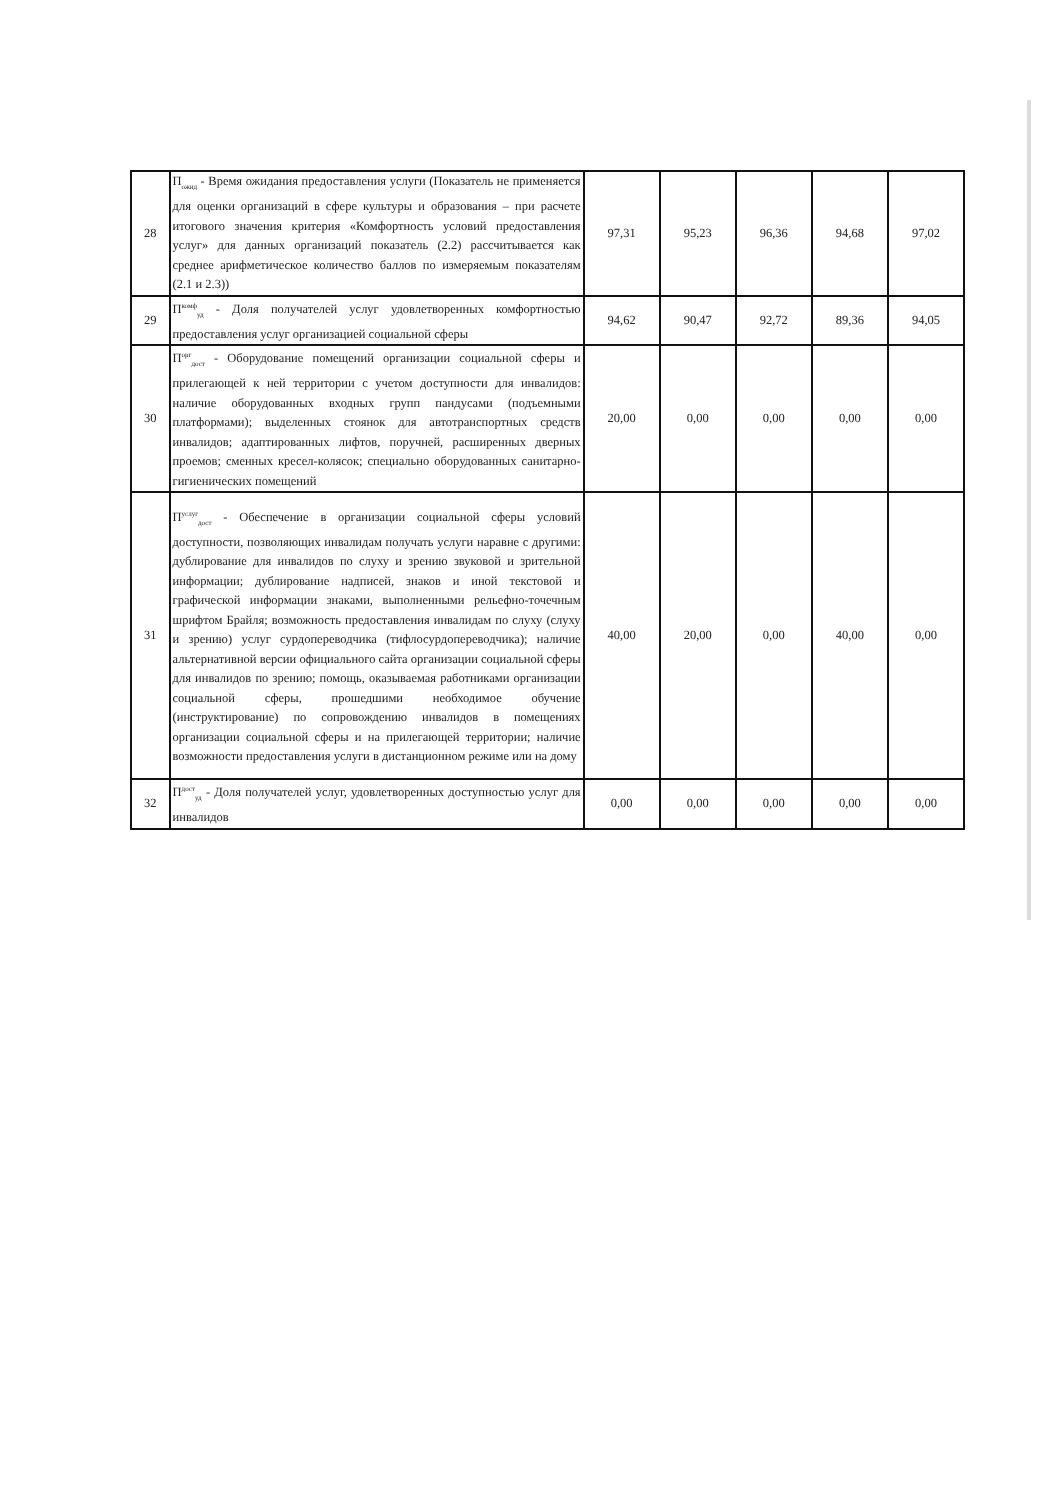| 28 | П<sub>ожид</sub> - Время ожидания предоставления услуги (Показатель не применяется для оценки организаций в сфере культуры и образования – при расчете итогового значения критерия «Комфортность условий предоставления услуг» для данных организаций показатель (2.2) рассчитывается как среднее арифметическое количество баллов по измеряемым показателям (2.1 и 2.3)) | 97,31 | 95,23 | 96,36 | 94,68 | 97,02 |
| 29 | П<sup>комф</sup><sub>уд</sub> - Доля получателей услуг удовлетворенных комфортностью предоставления услуг организацией социальной сферы | 94,62 | 90,47 | 92,72 | 89,36 | 94,05 |
| 30 | П<sup>орг</sup><sub>дост</sub> - Оборудование помещений организации социальной сферы и прилегающей к ней территории с учетом доступности для инвалидов: наличие оборудованных входных групп пандусами (подъемными платформами); выделенных стоянок для автотранспортных средств инвалидов; адаптированных лифтов, поручней, расширенных дверных проемов; сменных кресел-колясок; специально оборудованных санитарно-гигиенических помещений | 20,00 | 0,00 | 0,00 | 0,00 | 0,00 |
| 31 | П<sup>услуг</sup><sub>дост</sub> - Обеспечение в организации социальной сферы условий доступности, позволяющих инвалидам получать услуги наравне с другими: дублирование для инвалидов по слуху и зрению звуковой и зрительной информации; дублирование надписей, знаков и иной текстовой и графической информации знаками, выполненными рельефно-точечным шрифтом Брайля; возможность предоставления инвалидам по слуху (слуху и зрению) услуг сурдопереводчика (тифлосурдопереводчика); наличие альтернативной версии официального сайта организации социальной сферы для инвалидов по зрению; помощь, оказываемая работниками организации социальной сферы, прошедшими необходимое обучение (инструктирование) по сопровождению инвалидов в помещениях организации социальной сферы и на прилегающей территории; наличие возможности предоставления услуги в дистанционном режиме или на дому | 40,00 | 20,00 | 0,00 | 40,00 | 0,00 |
| 32 | П<sup>дост</sup><sub>уд</sub> - Доля получателей услуг, удовлетворенных доступностью услуг для инвалидов | 0,00 | 0,00 | 0,00 | 0,00 | 0,00 |